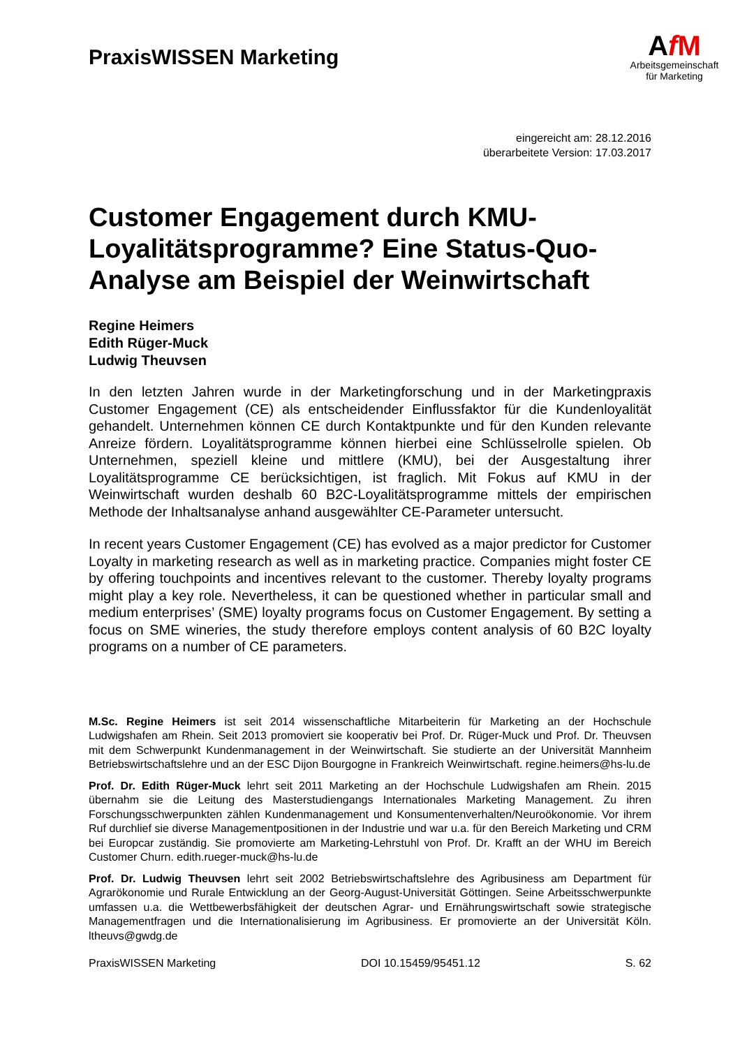PraxisWISSEN Marketing
AfM
Arbeitsgemeinschaft
für Marketing
eingereicht am: 28.12.2016
überarbeitete Version: 17.03.2017
Customer Engagement durch KMU-Loyalitätsprogramme? Eine Status-Quo-Analyse am Beispiel der Weinwirtschaft
Regine Heimers
Edith Rüger-Muck
Ludwig Theuvsen
In den letzten Jahren wurde in der Marketingforschung und in der Marketingpraxis Customer Engagement (CE) als entscheidender Einflussfaktor für die Kundenloyalität gehandelt. Unternehmen können CE durch Kontaktpunkte und für den Kunden relevante Anreize fördern. Loyalitätsprogramme können hierbei eine Schlüsselrolle spielen. Ob Unternehmen, speziell kleine und mittlere (KMU), bei der Ausgestaltung ihrer Loyalitätsprogramme CE berücksichtigen, ist fraglich. Mit Fokus auf KMU in der Weinwirtschaft wurden deshalb 60 B2C-Loyalitätsprogramme mittels der empirischen Methode der Inhaltsanalyse anhand ausgewählter CE-Parameter untersucht.
In recent years Customer Engagement (CE) has evolved as a major predictor for Customer Loyalty in marketing research as well as in marketing practice. Companies might foster CE by offering touchpoints and incentives relevant to the customer. Thereby loyalty programs might play a key role. Nevertheless, it can be questioned whether in particular small and medium enterprises’ (SME) loyalty programs focus on Customer Engagement. By setting a focus on SME wineries, the study therefore employs content analysis of 60 B2C loyalty programs on a number of CE parameters.
M.Sc. Regine Heimers ist seit 2014 wissenschaftliche Mitarbeiterin für Marketing an der Hochschule Ludwigshafen am Rhein. Seit 2013 promoviert sie kooperativ bei Prof. Dr. Rüger-Muck und Prof. Dr. Theuvsen mit dem Schwerpunkt Kundenmanagement in der Weinwirtschaft. Sie studierte an der Universität Mannheim Betriebswirtschaftslehre und an der ESC Dijon Bourgogne in Frankreich Weinwirtschaft. regine.heimers@hs-lu.de
Prof. Dr. Edith Rüger-Muck lehrt seit 2011 Marketing an der Hochschule Ludwigshafen am Rhein. 2015 übernahm sie die Leitung des Masterstudiengangs Internationales Marketing Management. Zu ihren Forschungsschwerpunkten zählen Kundenmanagement und Konsumentenverhalten/Neuroökonomie. Vor ihrem Ruf durchlief sie diverse Managementpositionen in der Industrie und war u.a. für den Bereich Marketing und CRM bei Europcar zuständig. Sie promovierte am Marketing-Lehrstuhl von Prof. Dr. Krafft an der WHU im Bereich Customer Churn. edith.rueger-muck@hs-lu.de
Prof. Dr. Ludwig Theuvsen lehrt seit 2002 Betriebswirtschaftslehre des Agribusiness am Department für Agrarökonomie und Rurale Entwicklung an der Georg-August-Universität Göttingen. Seine Arbeitsschwerpunkte umfassen u.a. die Wettbewerbsfähigkeit der deutschen Agrar- und Ernährungswirtschaft sowie strategische Managementfragen und die Internationalisierung im Agribusiness. Er promovierte an der Universität Köln. ltheuvs@gwdg.de
PraxisWISSEN Marketing DOI 10.15459/95451.12 S. 62